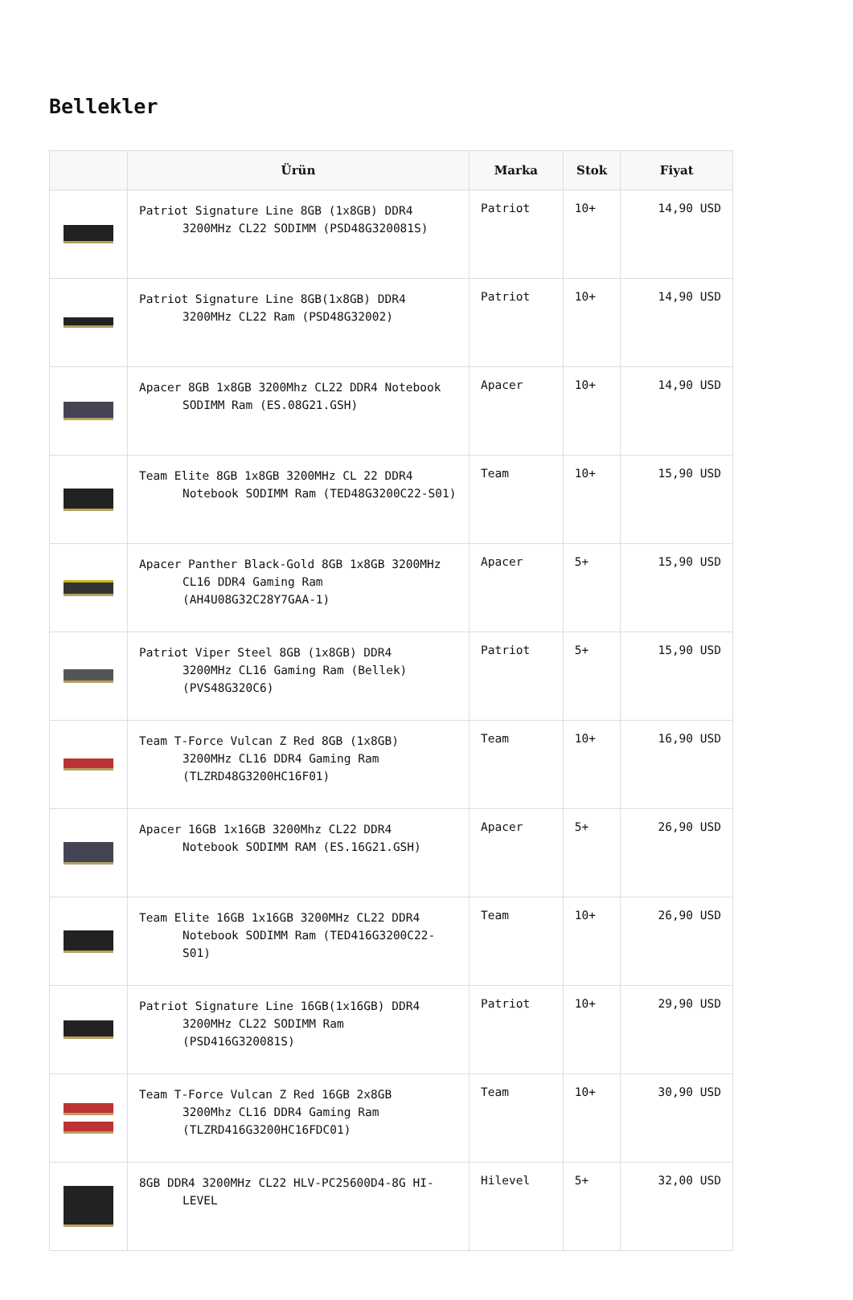Bellekler
| | Ürün | Marka | Stok | Fiyat |
| --- | --- | --- | --- | --- |
| | Patriot Signature Line 8GB (1x8GB) DDR4 3200MHz CL22 SODIMM (PSD48G320081S) | Patriot | 10+ | 14,90 USD |
| | Patriot Signature Line 8GB(1x8GB) DDR4 3200MHz CL22 Ram (PSD48G32002) | Patriot | 10+ | 14,90 USD |
| | Apacer 8GB 1x8GB 3200Mhz CL22 DDR4 Notebook SODIMM Ram (ES.08G21.GSH) | Apacer | 10+ | 14,90 USD |
| | Team Elite 8GB 1x8GB 3200MHz CL 22 DDR4 Notebook SODIMM Ram (TED48G3200C22-S01) | Team | 10+ | 15,90 USD |
| | Apacer Panther Black-Gold 8GB 1x8GB 3200MHz CL16 DDR4 Gaming Ram (AH4U08G32C28Y7GAA-1) | Apacer | 5+ | 15,90 USD |
| | Patriot Viper Steel 8GB (1x8GB) DDR4 3200MHz CL16 Gaming Ram (Bellek) (PVS48G320C6) | Patriot | 5+ | 15,90 USD |
| | Team T-Force Vulcan Z Red 8GB (1x8GB) 3200MHz CL16 DDR4 Gaming Ram (TLZRD48G3200HC16F01) | Team | 10+ | 16,90 USD |
| | Apacer 16GB 1x16GB 3200Mhz CL22 DDR4 Notebook SODIMM RAM (ES.16G21.GSH) | Apacer | 5+ | 26,90 USD |
| | Team Elite 16GB 1x16GB 3200MHz CL22 DDR4 Notebook SODIMM Ram (TED416G3200C22-S01) | Team | 10+ | 26,90 USD |
| | Patriot Signature Line 16GB(1x16GB) DDR4 3200MHz CL22 SODIMM Ram (PSD416G320081S) | Patriot | 10+ | 29,90 USD |
| | Team T-Force Vulcan Z Red 16GB 2x8GB 3200Mhz CL16 DDR4 Gaming Ram (TLZRD416G3200HC16FDC01) | Team | 10+ | 30,90 USD |
| | 8GB DDR4 3200MHz CL22 HLV-PC25600D4-8G HI- LEVEL | Hilevel | 5+ | 32,00 USD |